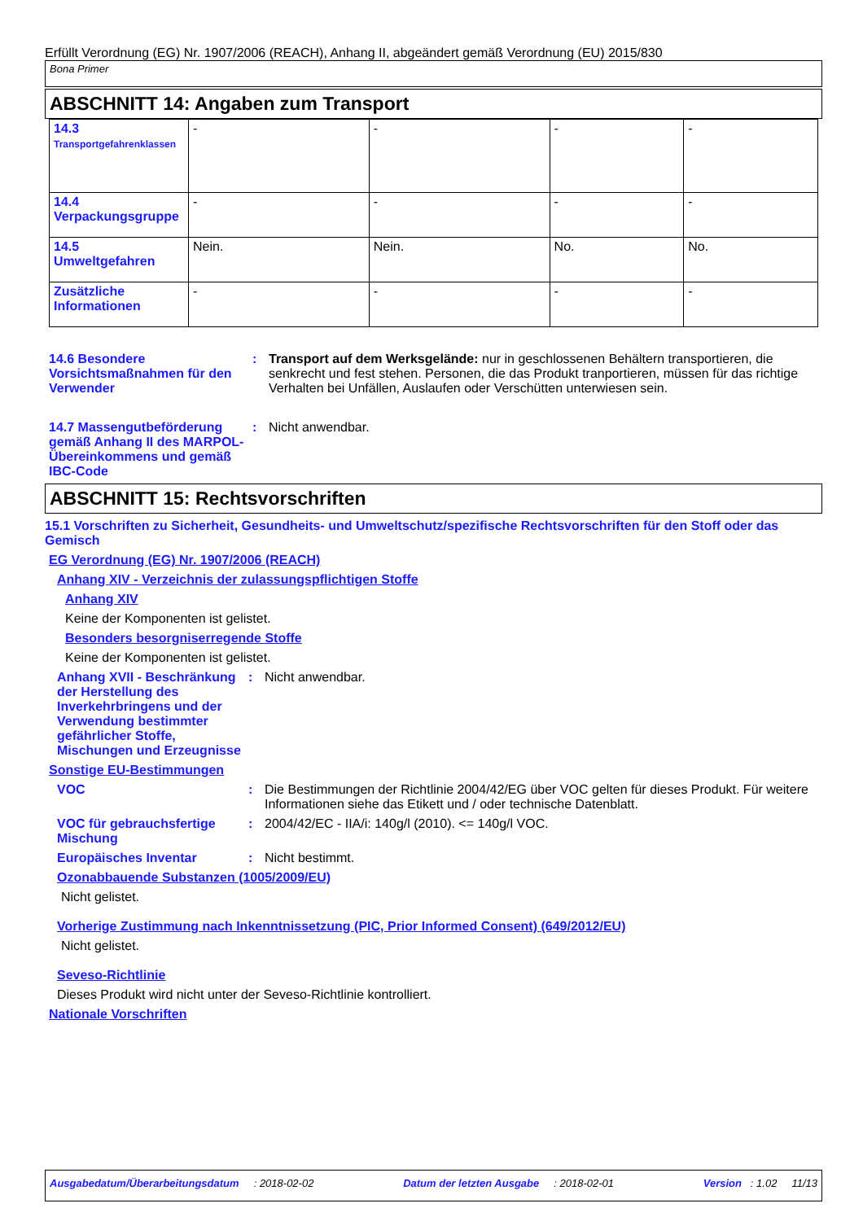Erfüllt Verordnung (EG) Nr. 1907/2006 (REACH), Anhang II, abgeändert gemäß Verordnung (EU) 2015/830
Bona Primer
ABSCHNITT 14: Angaben zum Transport
| 14.3 Transportgefahrenklassen | - | - | - | - |
| 14.4 Verpackungsgruppe | - | - | - | - |
| 14.5 Umweltgefahren | Nein. | Nein. | No. | No. |
| Zusätzliche Informationen | - | - | - | - |
14.6 Besondere Vorsichtsmaßnahmen für den Verwender
: Transport auf dem Werksgelände: nur in geschlossenen Behältern transportieren, die senkrecht und fest stehen. Personen, die das Produkt tranportieren, müssen für das richtige Verhalten bei Unfällen, Auslaufen oder Verschütten unterwiesen sein.
14.7 Massengutbeförderung gemäß Anhang II des MARPOL-Übereinkommens und gemäß IBC-Code
: Nicht anwendbar.
ABSCHNITT 15: Rechtsvorschriften
15.1 Vorschriften zu Sicherheit, Gesundheits- und Umweltschutz/spezifische Rechtsvorschriften für den Stoff oder das Gemisch
EG Verordnung (EG) Nr. 1907/2006 (REACH)
Anhang XIV - Verzeichnis der zulassungspflichtigen Stoffe
Anhang XIV
Keine der Komponenten ist gelistet.
Besonders besorgniserregende Stoffe
Keine der Komponenten ist gelistet.
Anhang XVII - Beschränkung der Herstellung des Inverkehrbringens und der Verwendung bestimmter gefährlicher Stoffe, Mischungen und Erzeugnisse
: Nicht anwendbar.
Sonstige EU-Bestimmungen
VOC : Die Bestimmungen der Richtlinie 2004/42/EG über VOC gelten für dieses Produkt. Für weitere Informationen siehe das Etikett und / oder technische Datenblatt.
VOC für gebrauchsfertige Mischung
: 2004/42/EC - IIA/i: 140g/l (2010). <= 140g/l VOC.
Europäisches Inventar : Nicht bestimmt.
Ozonabbauende Substanzen (1005/2009/EU)
Nicht gelistet.
Vorherige Zustimmung nach Inkenntnissetzung (PIC, Prior Informed Consent) (649/2012/EU)
Nicht gelistet.
Seveso-Richtlinie
Dieses Produkt wird nicht unter der Seveso-Richtlinie kontrolliert.
Nationale Vorschriften
Ausgabedatum/Überarbeitungsdatum : 2018-02-02 Datum der letzten Ausgabe : 2018-02-01 Version : 1.02 11/13